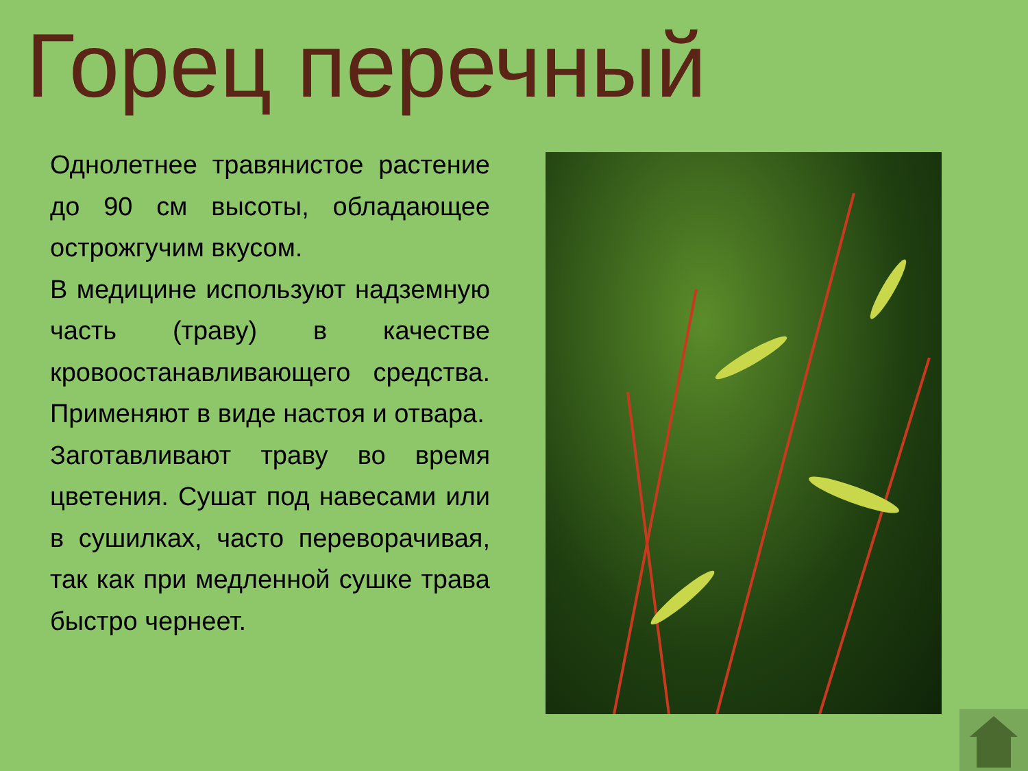Горец перечный
Однолетнее травянистое растение до 90 см высоты, обладающее острожгучим вкусом.
В медицине используют надземную часть (траву) в качестве кровоостанавливающего средства. Применяют в виде настоя и отвара.
Заготавливают траву во время цветения. Сушат под навесами или в сушилках, часто переворачивая, так как при медленной сушке трава быстро чернеет.